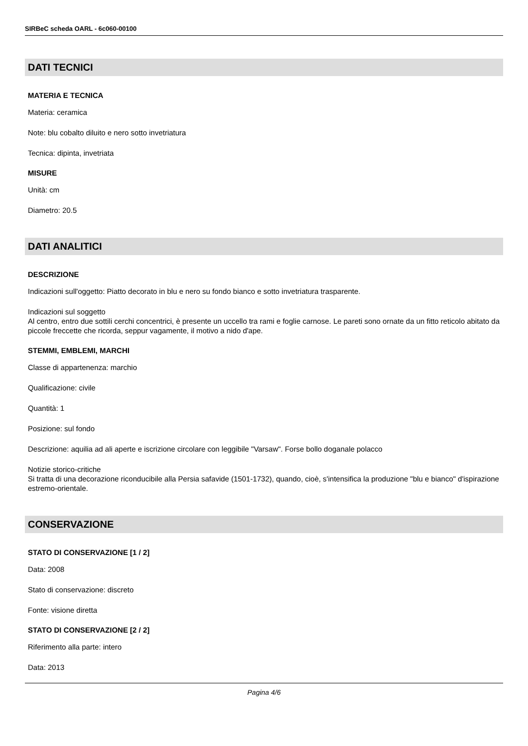SIRBeC scheda OARL - 6c060-00100
DATI TECNICI
MATERIA E TECNICA
Materia: ceramica
Note: blu cobalto diluito e nero sotto invetriatura
Tecnica: dipinta, invetriata
MISURE
Unità: cm
Diametro: 20.5
DATI ANALITICI
DESCRIZIONE
Indicazioni sull'oggetto: Piatto decorato in blu e nero su fondo bianco e sotto invetriatura trasparente.
Indicazioni sul soggetto
Al centro, entro due sottili cerchi concentrici, è presente un uccello tra rami e foglie carnose. Le pareti sono ornate da un fitto reticolo abitato da piccole freccette che ricorda, seppur vagamente, il motivo a nido d'ape.
STEMMI, EMBLEMI, MARCHI
Classe di appartenenza: marchio
Qualificazione: civile
Quantità: 1
Posizione: sul fondo
Descrizione: aquilia ad ali aperte e iscrizione circolare con leggibile "Varsaw". Forse bollo doganale polacco
Notizie storico-critiche
Si tratta di una decorazione riconducibile alla Persia safavide (1501-1732), quando, cioè, s'intensifica la produzione "blu e bianco" d'ispirazione estremo-orientale.
CONSERVAZIONE
STATO DI CONSERVAZIONE [1 / 2]
Data: 2008
Stato di conservazione: discreto
Fonte: visione diretta
STATO DI CONSERVAZIONE [2 / 2]
Riferimento alla parte: intero
Data: 2013
Pagina 4/6